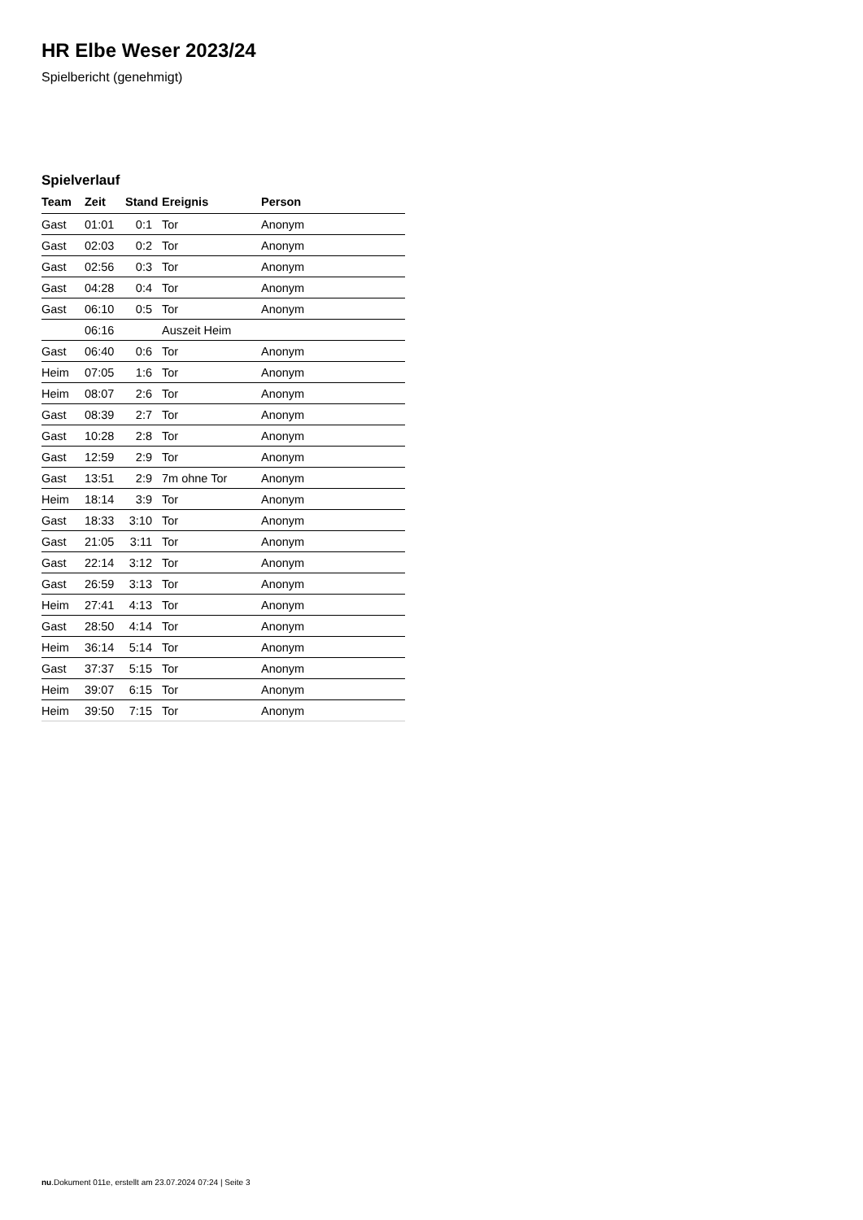HR Elbe Weser 2023/24
Spielbericht (genehmigt)
Spielverlauf
| Team | Zeit | Stand | Ereignis | Person |
| --- | --- | --- | --- | --- |
| Gast | 01:01 | 0:1 | Tor | Anonym |
| Gast | 02:03 | 0:2 | Tor | Anonym |
| Gast | 02:56 | 0:3 | Tor | Anonym |
| Gast | 04:28 | 0:4 | Tor | Anonym |
| Gast | 06:10 | 0:5 | Tor | Anonym |
| | 06:16 | | Auszeit Heim | |
| Gast | 06:40 | 0:6 | Tor | Anonym |
| Heim | 07:05 | 1:6 | Tor | Anonym |
| Heim | 08:07 | 2:6 | Tor | Anonym |
| Gast | 08:39 | 2:7 | Tor | Anonym |
| Gast | 10:28 | 2:8 | Tor | Anonym |
| Gast | 12:59 | 2:9 | Tor | Anonym |
| Gast | 13:51 | 2:9 | 7m ohne Tor | Anonym |
| Heim | 18:14 | 3:9 | Tor | Anonym |
| Gast | 18:33 | 3:10 | Tor | Anonym |
| Gast | 21:05 | 3:11 | Tor | Anonym |
| Gast | 22:14 | 3:12 | Tor | Anonym |
| Gast | 26:59 | 3:13 | Tor | Anonym |
| Heim | 27:41 | 4:13 | Tor | Anonym |
| Gast | 28:50 | 4:14 | Tor | Anonym |
| Heim | 36:14 | 5:14 | Tor | Anonym |
| Gast | 37:37 | 5:15 | Tor | Anonym |
| Heim | 39:07 | 6:15 | Tor | Anonym |
| Heim | 39:50 | 7:15 | Tor | Anonym |
nu.Dokument 011e, erstellt am 23.07.2024 07:24 | Seite 3